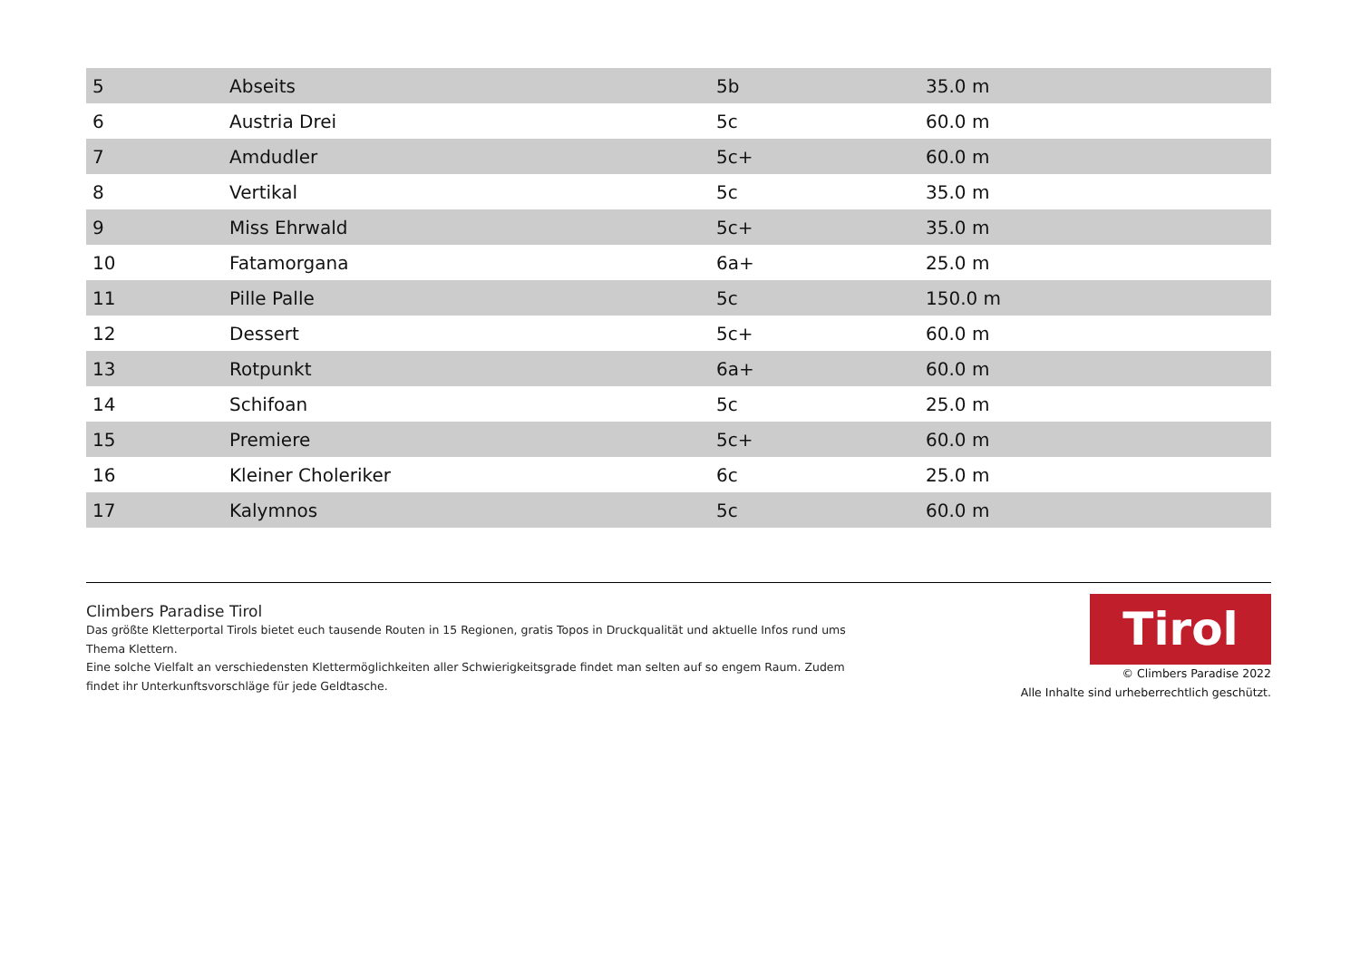| 5 | Abseits | 5b | 35.0 m |
| 6 | Austria Drei | 5c | 60.0 m |
| 7 | Amdudler | 5c+ | 60.0 m |
| 8 | Vertikal | 5c | 35.0 m |
| 9 | Miss Ehrwald | 5c+ | 35.0 m |
| 10 | Fatamorgana | 6a+ | 25.0 m |
| 11 | Pille Palle | 5c | 150.0 m |
| 12 | Dessert | 5c+ | 60.0 m |
| 13 | Rotpunkt | 6a+ | 60.0 m |
| 14 | Schifoan | 5c | 25.0 m |
| 15 | Premiere | 5c+ | 60.0 m |
| 16 | Kleiner Choleriker | 6c | 25.0 m |
| 17 | Kalymnos | 5c | 60.0 m |
Climbers Paradise Tirol
Das größte Kletterportal Tirols bietet euch tausende Routen in 15 Regionen, gratis Topos in Druckqualität und aktuelle Infos rund ums Thema Klettern.
Eine solche Vielfalt an verschiedensten Klettermöglichkeiten aller Schwierigkeitsgrade findet man selten auf so engem Raum. Zudem findet ihr Unterkunftsvorschläge für jede Geldtasche.
Tirol
© Climbers Paradise 2022
Alle Inhalte sind urheberrechtlich geschützt.